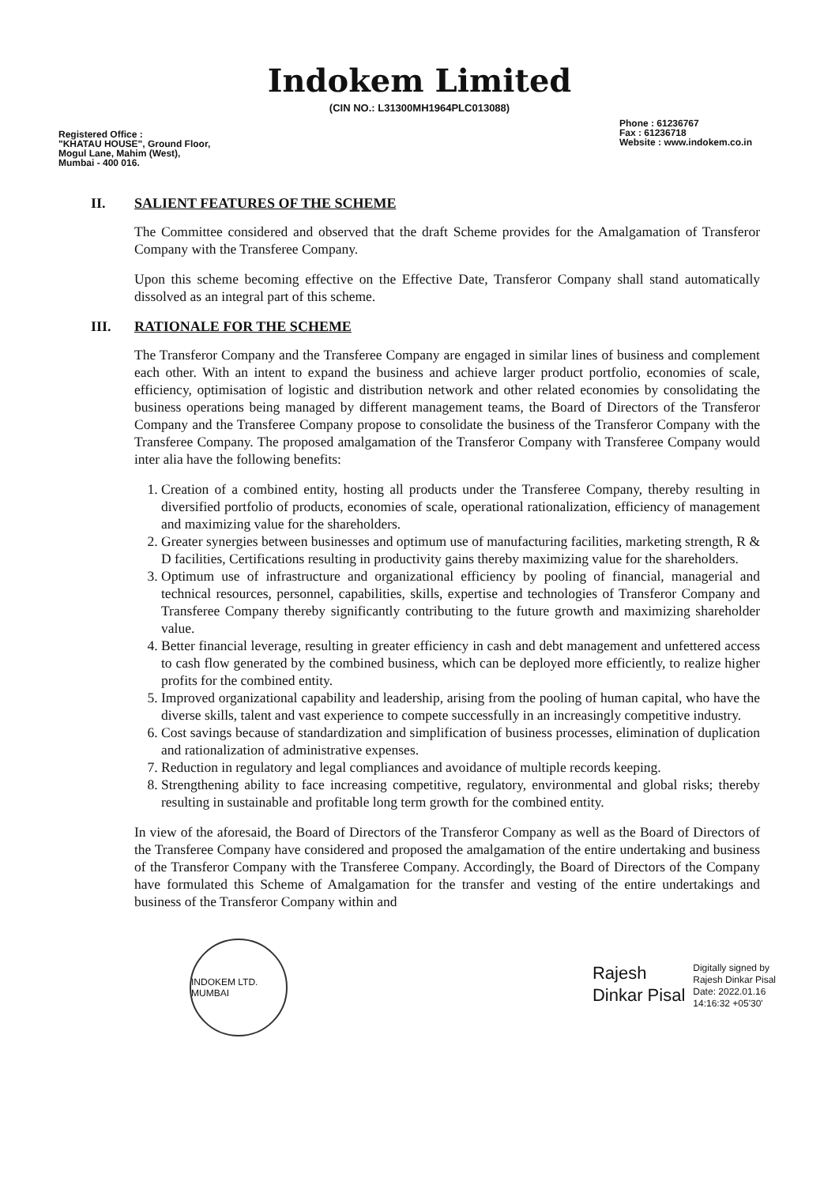Indokem Limited
(CIN NO.: L31300MH1964PLC013088)
Registered Office :
"KHATAU HOUSE", Ground Floor,
Mogul Lane, Mahim (West),
Mumbai - 400 016.
Phone : 61236767
Fax : 61236718
Website : www.indokem.co.in
II. SALIENT FEATURES OF THE SCHEME
The Committee considered and observed that the draft Scheme provides for the Amalgamation of Transferor Company with the Transferee Company.
Upon this scheme becoming effective on the Effective Date, Transferor Company shall stand automatically dissolved as an integral part of this scheme.
III. RATIONALE FOR THE SCHEME
The Transferor Company and the Transferee Company are engaged in similar lines of business and complement each other. With an intent to expand the business and achieve larger product portfolio, economies of scale, efficiency, optimisation of logistic and distribution network and other related economies by consolidating the business operations being managed by different management teams, the Board of Directors of the Transferor Company and the Transferee Company propose to consolidate the business of the Transferor Company with the Transferee Company. The proposed amalgamation of the Transferor Company with Transferee Company would inter alia have the following benefits:
1. Creation of a combined entity, hosting all products under the Transferee Company, thereby resulting in diversified portfolio of products, economies of scale, operational rationalization, efficiency of management and maximizing value for the shareholders.
2. Greater synergies between businesses and optimum use of manufacturing facilities, marketing strength, R & D facilities, Certifications resulting in productivity gains thereby maximizing value for the shareholders.
3. Optimum use of infrastructure and organizational efficiency by pooling of financial, managerial and technical resources, personnel, capabilities, skills, expertise and technologies of Transferor Company and Transferee Company thereby significantly contributing to the future growth and maximizing shareholder value.
4. Better financial leverage, resulting in greater efficiency in cash and debt management and unfettered access to cash flow generated by the combined business, which can be deployed more efficiently, to realize higher profits for the combined entity.
5. Improved organizational capability and leadership, arising from the pooling of human capital, who have the diverse skills, talent and vast experience to compete successfully in an increasingly competitive industry.
6. Cost savings because of standardization and simplification of business processes, elimination of duplication and rationalization of administrative expenses.
7. Reduction in regulatory and legal compliances and avoidance of multiple records keeping.
8. Strengthening ability to face increasing competitive, regulatory, environmental and global risks; thereby resulting in sustainable and profitable long term growth for the combined entity.
In view of the aforesaid, the Board of Directors of the Transferor Company as well as the Board of Directors of the Transferee Company have considered and proposed the amalgamation of the entire undertaking and business of the Transferor Company with the Transferee Company. Accordingly, the Board of Directors of the Company have formulated this Scheme of Amalgamation for the transfer and vesting of the entire undertakings and business of the Transferor Company within and
INDOKEM LTD. MUMBAI
Rajesh
Dinkar Pisal
Digitally signed by
Rajesh Dinkar Pisal
Date: 2022.01.16
14:16:32 +05'30'